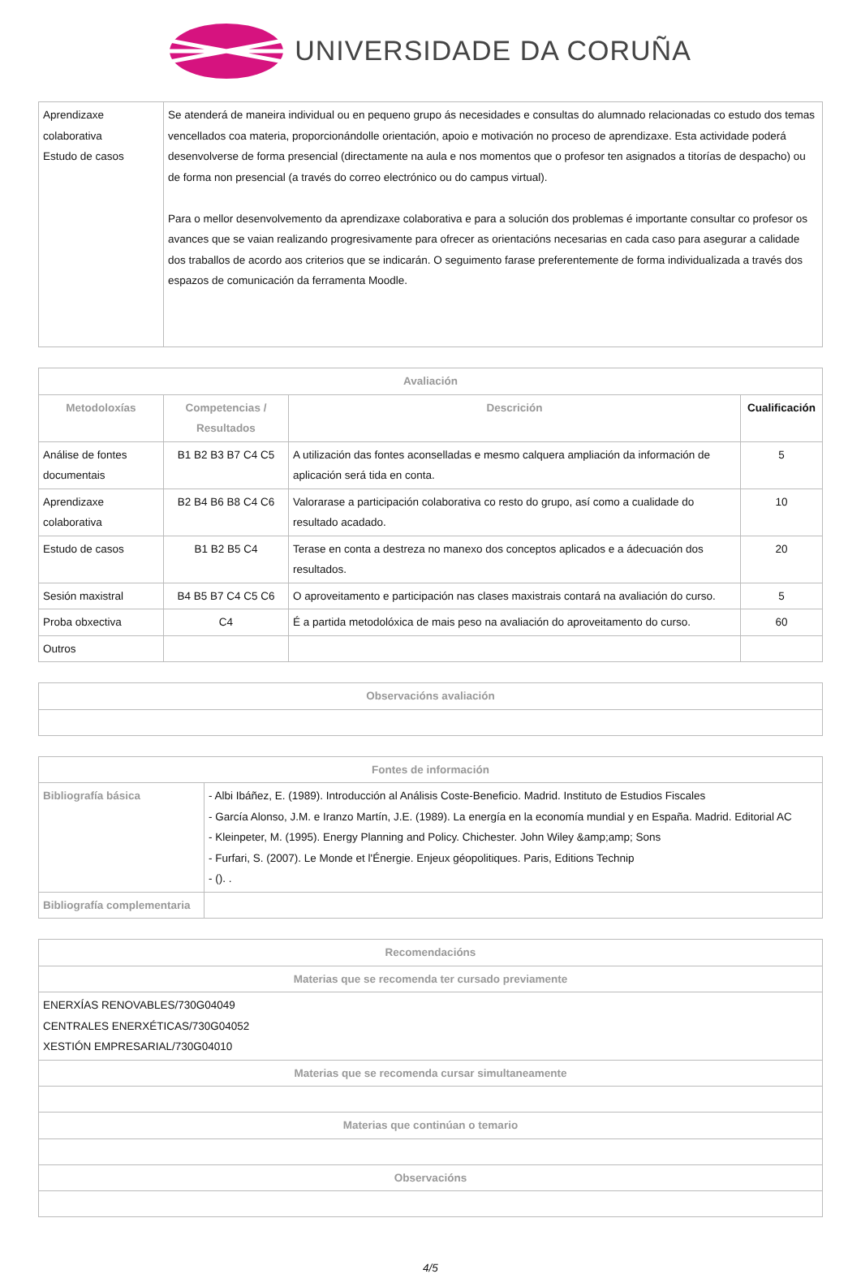UNIVERSIDADE DA CORUÑA
| Aprendizaxe colaborativa Estudo de casos | Se atenderá de maneira individual ou en pequeno grupo ás necesidades e consultas do alumnado relacionadas co estudo dos temas vencellados coa materia, proporcionándolle orientación, apoio e motivación no proceso de aprendizaxe. Esta actividade poderá desenvolverse de forma presencial (directamente na aula e nos momentos que o profesor ten asignados a titorías de despacho) ou de forma non presencial (a través do correo electrónico ou do campus virtual). Para o mellor desenvolvemento da aprendizaxe colaborativa e para a solución dos problemas é importante consultar co profesor os avances que se vaian realizando progresivamente para ofrecer as orientacións necesarias en cada caso para asegurar a calidade dos traballos de acordo aos criterios que se indicarán. O seguimento farase preferentemente de forma individualizada a través dos espazos de comunicación da ferramenta Moodle. |
| Avaliación | | | |
| --- | --- | --- | --- |
| Metodoloxías | Competencias / Resultados | Descrición | Cualificación |
| Análise de fontes documentais | B1 B2 B3 B7 C4 C5 | A utilización das fontes aconselladas e mesmo calquera ampliación da información de aplicación será tida en conta. | 5 |
| Aprendizaxe colaborativa | B2 B4 B6 B8 C4 C6 | Valorarase a participación colaborativa co resto do grupo, así como a cualidade do resultado acadado. | 10 |
| Estudo de casos | B1 B2 B5 C4 | Terase en conta a destreza no manexo dos conceptos aplicados e a ádecuación dos resultados. | 20 |
| Sesión maxistral | B4 B5 B7 C4 C5 C6 | O aproveitamento e participación nas clases maxistrais contará na avaliación do curso. | 5 |
| Proba obxectiva | C4 | É a partida metodolóxica de mais peso na avaliación do aproveitamento do curso. | 60 |
| Outros | | | |
| Observacións avaliación |
| --- |
| Fontes de información | |
| --- | --- |
| Bibliografía básica | - Albi Ibáñez, E. (1989). Introducción al Análisis Coste-Beneficio. Madrid. Instituto de Estudios Fiscales - García Alonso, J.M. e Iranzo Martín, J.E. (1989). La energía en la economía mundial y en España. Madrid. Editorial AC - Kleinpeter, M. (1995). Energy Planning and Policy. Chichester. John Wiley &amp;amp; Sons - Furfari, S. (2007). Le Monde et l'Énergie. Enjeux géopolitiques. Paris, Editions Technip - (). . |
| Bibliografía complementaria | |
| Recomendacións |
| --- |
| Materias que se recomenda ter cursado previamente |
| ENERXÍAS RENOVABLES/730G04049 CENTRALES ENERXÉTICAS/730G04052 XESTIÓN EMPRESARIAL/730G04010 |
| Materias que se recomenda cursar simultaneamente |
| Materias que continúan o temario |
| Observacións |
4/5